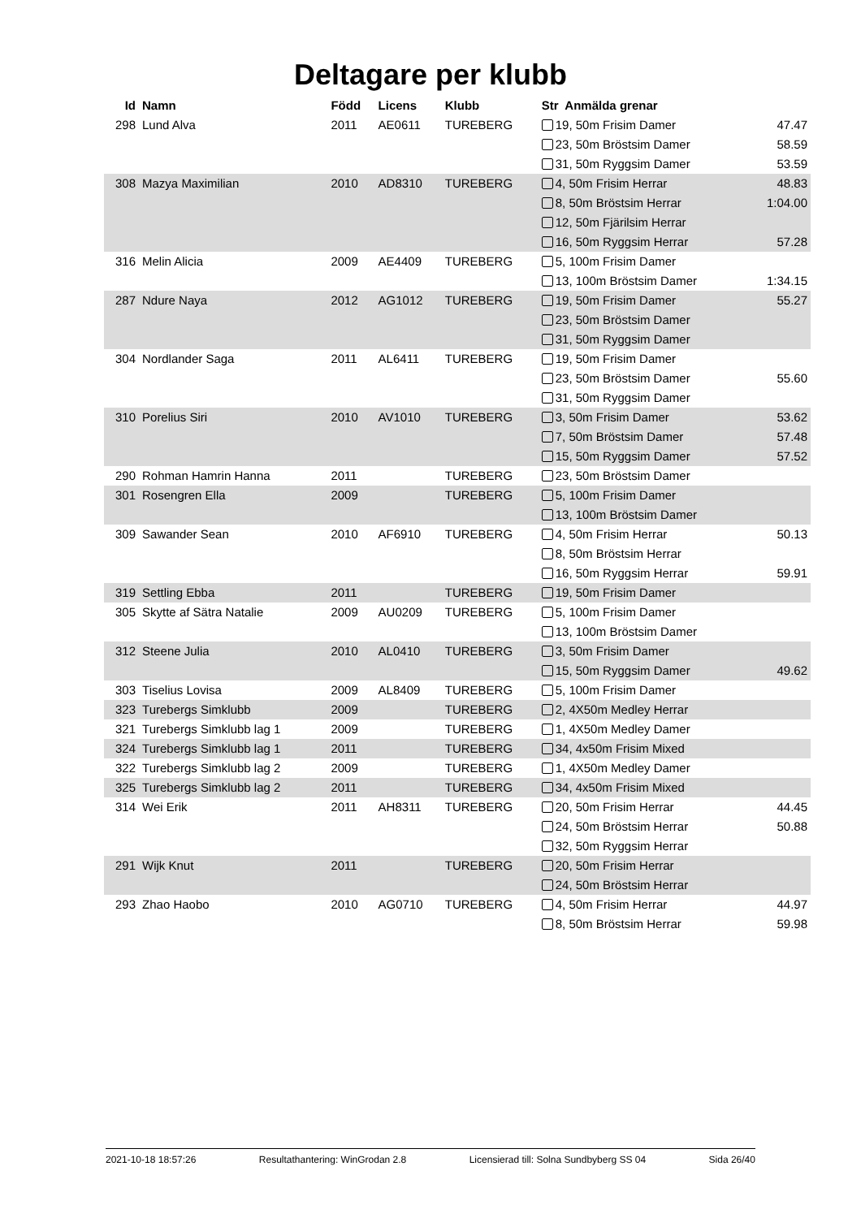Deltagare per klubb
| Id | Namn | Född | Licens | Klubb | Str Anmälda grenar | |
| --- | --- | --- | --- | --- | --- | --- |
| 298 | Lund Alva | 2011 | AE0611 | TUREBERG | 19, 50m Frisim Damer | 47.47 |
| | | | | | 23, 50m Bröstsim Damer | 58.59 |
| | | | | | 31, 50m Ryggsim Damer | 53.59 |
| 308 | Mazya Maximilian | 2010 | AD8310 | TUREBERG | 4, 50m Frisim Herrar | 48.83 |
| | | | | | 8, 50m Bröstsim Herrar | 1:04.00 |
| | | | | | 12, 50m Fjärilsim Herrar | |
| | | | | | 16, 50m Ryggsim Herrar | 57.28 |
| 316 | Melin Alicia | 2009 | AE4409 | TUREBERG | 5, 100m Frisim Damer | |
| | | | | | 13, 100m Bröstsim Damer | 1:34.15 |
| 287 | Ndure Naya | 2012 | AG1012 | TUREBERG | 19, 50m Frisim Damer | 55.27 |
| | | | | | 23, 50m Bröstsim Damer | |
| | | | | | 31, 50m Ryggsim Damer | |
| 304 | Nordlander Saga | 2011 | AL6411 | TUREBERG | 19, 50m Frisim Damer | |
| | | | | | 23, 50m Bröstsim Damer | 55.60 |
| | | | | | 31, 50m Ryggsim Damer | |
| 310 | Porelius Siri | 2010 | AV1010 | TUREBERG | 3, 50m Frisim Damer | 53.62 |
| | | | | | 7, 50m Bröstsim Damer | 57.48 |
| | | | | | 15, 50m Ryggsim Damer | 57.52 |
| 290 | Rohman Hamrin Hanna | 2011 | | TUREBERG | 23, 50m Bröstsim Damer | |
| 301 | Rosengren Ella | 2009 | | TUREBERG | 5, 100m Frisim Damer | |
| | | | | | 13, 100m Bröstsim Damer | |
| 309 | Sawander Sean | 2010 | AF6910 | TUREBERG | 4, 50m Frisim Herrar | 50.13 |
| | | | | | 8, 50m Bröstsim Herrar | |
| | | | | | 16, 50m Ryggsim Herrar | 59.91 |
| 319 | Settling Ebba | 2011 | | TUREBERG | 19, 50m Frisim Damer | |
| 305 | Skytte af Sätra Natalie | 2009 | AU0209 | TUREBERG | 5, 100m Frisim Damer | |
| | | | | | 13, 100m Bröstsim Damer | |
| 312 | Steene Julia | 2010 | AL0410 | TUREBERG | 3, 50m Frisim Damer | |
| | | | | | 15, 50m Ryggsim Damer | 49.62 |
| 303 | Tiselius Lovisa | 2009 | AL8409 | TUREBERG | 5, 100m Frisim Damer | |
| 323 | Turebergs Simklubb | 2009 | | TUREBERG | 2, 4X50m Medley Herrar | |
| 321 | Turebergs Simklubb lag 1 | 2009 | | TUREBERG | 1, 4X50m Medley Damer | |
| 324 | Turebergs Simklubb lag 1 | 2011 | | TUREBERG | 34, 4x50m Frisim Mixed | |
| 322 | Turebergs Simklubb lag 2 | 2009 | | TUREBERG | 1, 4X50m Medley Damer | |
| 325 | Turebergs Simklubb lag 2 | 2011 | | TUREBERG | 34, 4x50m Frisim Mixed | |
| 314 | Wei Erik | 2011 | AH8311 | TUREBERG | 20, 50m Frisim Herrar | 44.45 |
| | | | | | 24, 50m Bröstsim Herrar | 50.88 |
| | | | | | 32, 50m Ryggsim Herrar | |
| 291 | Wijk Knut | 2011 | | TUREBERG | 20, 50m Frisim Herrar | |
| | | | | | 24, 50m Bröstsim Herrar | |
| 293 | Zhao Haobo | 2010 | AG0710 | TUREBERG | 4, 50m Frisim Herrar | 44.97 |
| | | | | | 8, 50m Bröstsim Herrar | 59.98 |
2021-10-18 18:57:26 Resultathantering: WinGrodan 2.8 Licensierad till: Solna Sundbyberg SS 04 Sida 26/40